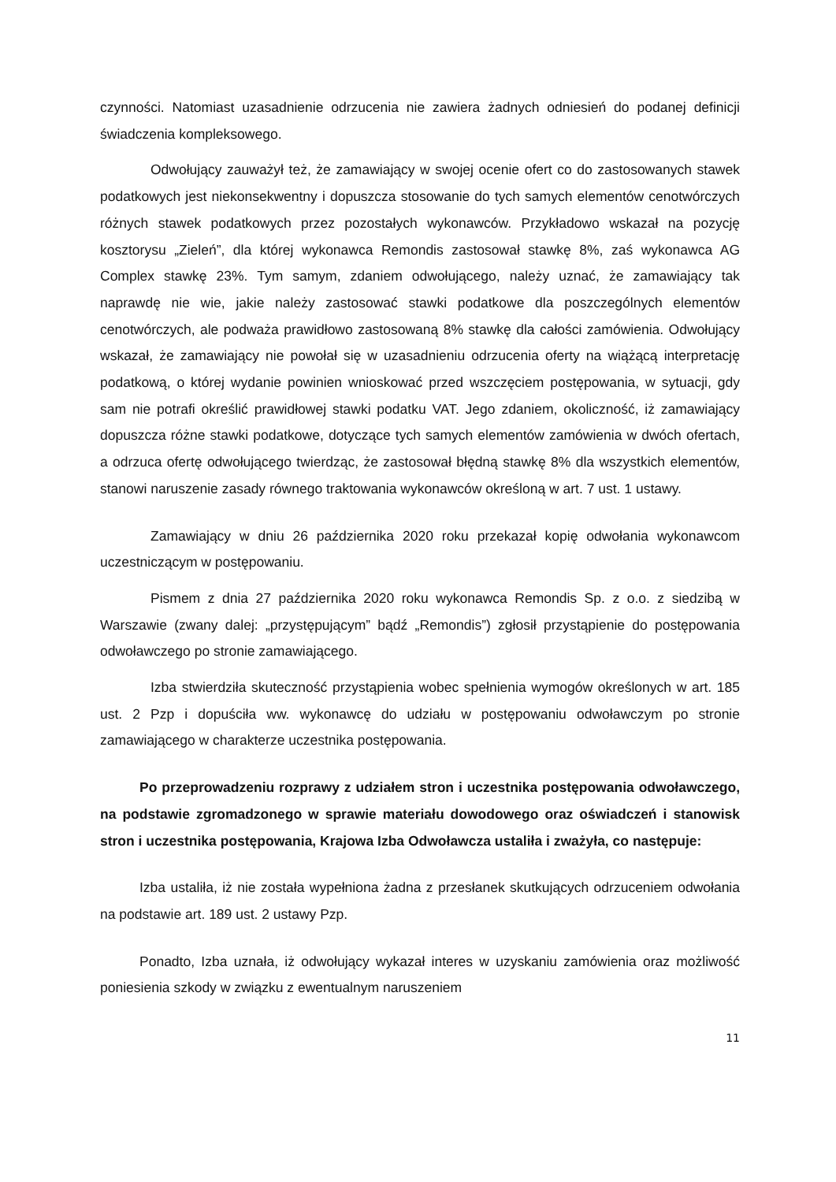czynności. Natomiast uzasadnienie odrzucenia nie zawiera żadnych odniesień do podanej definicji świadczenia kompleksowego.
Odwołujący zauważył też, że zamawiający w swojej ocenie ofert co do zastosowanych stawek podatkowych jest niekonsekwentny i dopuszcza stosowanie do tych samych elementów cenotwórczych różnych stawek podatkowych przez pozostałych wykonawców. Przykładowo wskazał na pozycję kosztorysu „Zieleń”, dla której wykonawca Remondis zastosował stawkę 8%, zaś wykonawca AG Complex stawkę 23%. Tym samym, zdaniem odwołującego, należy uznać, że zamawiający tak naprawdę nie wie, jakie należy zastosować stawki podatkowe dla poszczególnych elementów cenotwórczych, ale podważa prawidłowo zastosowaną 8% stawkę dla całości zamówienia. Odwołujący wskazał, że zamawiający nie powołał się w uzasadnieniu odrzucenia oferty na wiążącą interpretację podatkową, o której wydanie powinien wnioskować przed wszczęciem postępowania, w sytuacji, gdy sam nie potrafi określić prawidłowej stawki podatku VAT. Jego zdaniem, okoliczność, iż zamawiający dopuszcza różne stawki podatkowe, dotyczące tych samych elementów zamówienia w dwóch ofertach, a odrzuca ofertę odwołującego twierdząc, że zastosował błędną stawkę 8% dla wszystkich elementów, stanowi naruszenie zasady równego traktowania wykonawców określoną w art. 7 ust. 1 ustawy.
Zamawiający w dniu 26 października 2020 roku przekazał kopię odwołania wykonawcom uczestniczącym w postępowaniu.
Pismem z dnia 27 października 2020 roku wykonawca Remondis Sp. z o.o. z siedzibą w Warszawie (zwany dalej: „przystępującym” bądź „Remondis”) zgłosił przystąpienie do postępowania odwoławczego po stronie zamawiającego.
Izba stwierdziła skuteczność przystąpienia wobec spełnienia wymogów określonych w art. 185 ust. 2 Pzp i dopuściła ww. wykonawcę do udziału w postępowaniu odwoławczym po stronie zamawiającego w charakterze uczestnika postępowania.
Po przeprowadzeniu rozprawy z udziałem stron i uczestnika postępowania odwoławczego, na podstawie zgromadzonego w sprawie materiału dowodowego oraz oświadczeń i stanowisk stron i uczestnika postępowania, Krajowa Izba Odwoławcza ustaliła i zważyła, co następuje:
Izba ustaliła, iż nie została wypełniona żadna z przesłanek skutkujących odrzuceniem odwołania na podstawie art. 189 ust. 2 ustawy Pzp.
Ponadto, Izba uznała, iż odwołujący wykazał interes w uzyskaniu zamówienia oraz możliwość poniesienia szkody w związku z ewentualnym naruszeniem
11